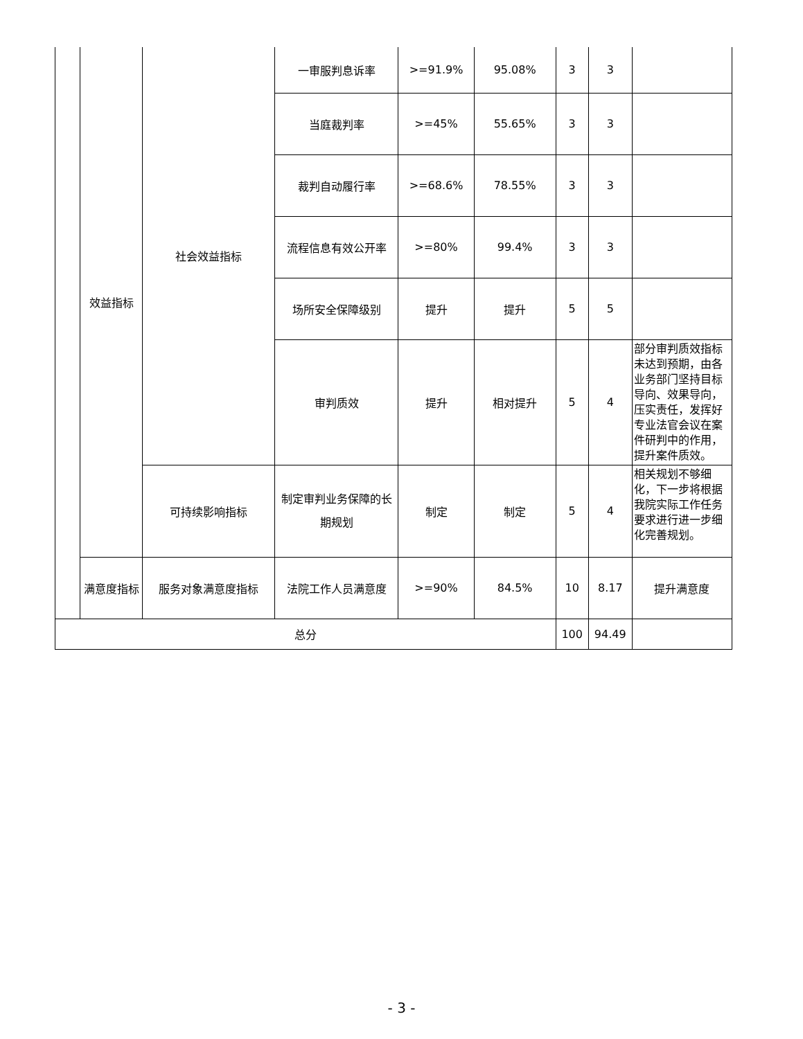| | 效益指标 | 社会效益指标 | 一审服判息诉率 | >=91.9% | 95.08% | 3 | 3 | |
| | | | 当庭裁判率 | >=45% | 55.65% | 3 | 3 | |
| | | | 裁判自动履行率 | >=68.6% | 78.55% | 3 | 3 | |
| | | | 流程信息有效公开率 | >=80% | 99.4% | 3 | 3 | |
| | | | 场所安全保障级别 | 提升 | 提升 | 5 | 5 | |
| | | | 审判质效 | 提升 | 相对提升 | 5 | 4 | 部分审判质效指标未达到预期，由各业务部门坚持目标导向、效果导向，压实责任，发挥好专业法官会议在案件研判中的作用，提升案件质效。 |
| | | 可持续影响指标 | 制定审判业务保障的长期规划 | 制定 | 制定 | 5 | 4 | 相关规划不够细化，下一步将根据我院实际工作任务要求进行进一步细化完善规划。 |
| | 满意度指标 | 服务对象满意度指标 | 法院工作人员满意度 | >=90% | 84.5% | 10 | 8.17 | 提升满意度 |
| 总分 | | | | | | 100 | 94.49 | |
- 3 -